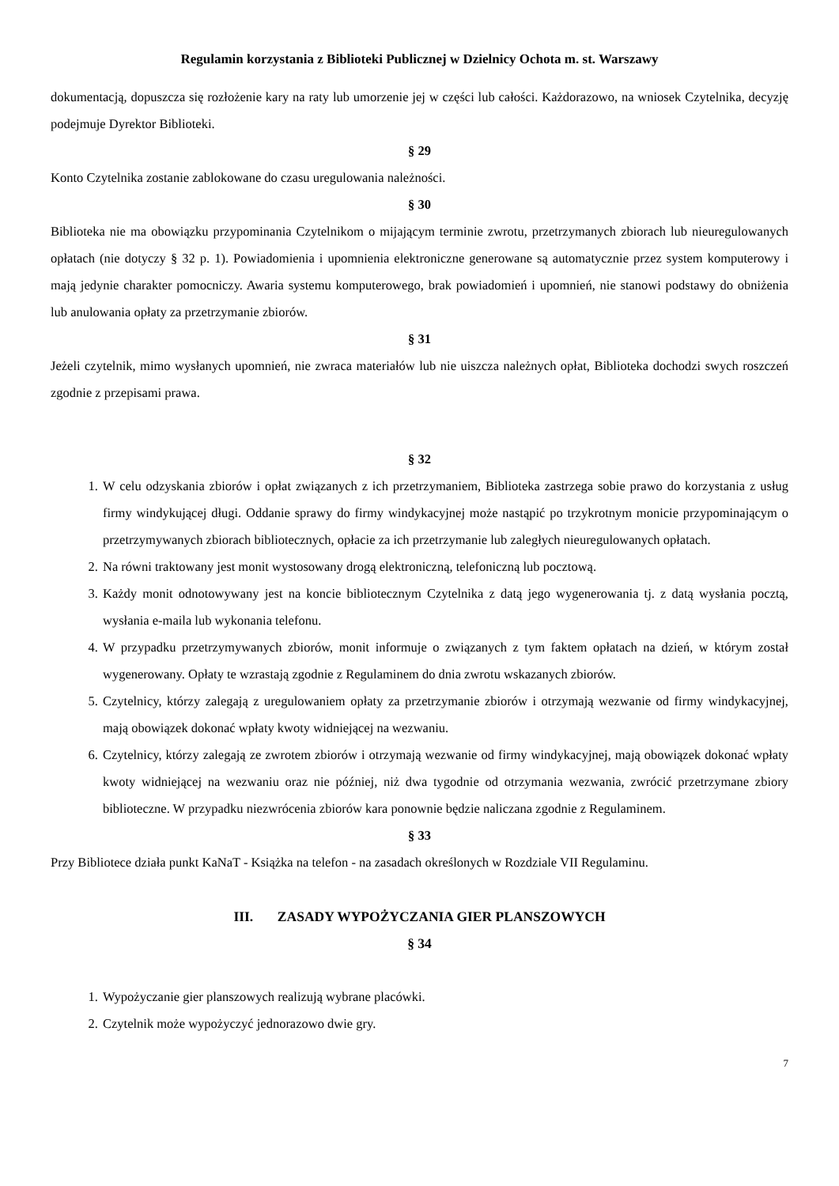Regulamin korzystania z Biblioteki Publicznej w Dzielnicy Ochota m. st. Warszawy
dokumentacją, dopuszcza się rozłożenie kary na raty lub umorzenie jej w części lub całości. Każdorazowo, na wniosek Czytelnika, decyzję podejmuje Dyrektor Biblioteki.
§ 29
Konto Czytelnika zostanie zablokowane do czasu uregulowania należności.
§ 30
Biblioteka nie ma obowiązku przypominania Czytelnikom o mijającym terminie zwrotu, przetrzymanych zbiorach lub nieuregulowanych opłatach (nie dotyczy § 32 p. 1). Powiadomienia i upomnienia elektroniczne generowane są automatycznie przez system komputerowy i mają jedynie charakter pomocniczy. Awaria systemu komputerowego, brak powiadomień i upomnień, nie stanowi podstawy do obniżenia lub anulowania opłaty za przetrzymanie zbiorów.
§ 31
Jeżeli czytelnik, mimo wysłanych upomnień, nie zwraca materiałów lub nie uiszcza należnych opłat, Biblioteka dochodzi swych roszczeń zgodnie z przepisami prawa.
§ 32
1. W celu odzyskania zbiorów i opłat związanych z ich przetrzymaniem, Biblioteka zastrzega sobie prawo do korzystania z usług firmy windykującej długi. Oddanie sprawy do firmy windykacyjnej może nastąpić po trzykrotnym monicie przypominającym o przetrzymywanych zbiorach bibliotecznych, opłacie za ich przetrzymanie lub zaległych nieuregulowanych opłatach.
2. Na równi traktowany jest monit wystosowany drogą elektroniczną, telefoniczną lub pocztową.
3. Każdy monit odnotowywany jest na koncie bibliotecznym Czytelnika z datą jego wygenerowania tj. z datą wysłania pocztą, wysłania e-maila lub wykonania telefonu.
4. W przypadku przetrzymywanych zbiorów, monit informuje o związanych z tym faktem opłatach na dzień, w którym został wygenerowany. Opłaty te wzrastają zgodnie z Regulaminem do dnia zwrotu wskazanych zbiorów.
5. Czytelnicy, którzy zalegają z uregulowaniem opłaty za przetrzymanie zbiorów i otrzymają wezwanie od firmy windykacyjnej, mają obowiązek dokonać wpłaty kwoty widniejącej na wezwaniu.
6. Czytelnicy, którzy zalegają ze zwrotem zbiorów i otrzymają wezwanie od firmy windykacyjnej, mają obowiązek dokonać wpłaty kwoty widniejącej na wezwaniu oraz nie później, niż dwa tygodnie od otrzymania wezwania, zwrócić przetrzymane zbiory biblioteczne. W przypadku niezwrócenia zbiorów kara ponownie będzie naliczana zgodnie z Regulaminem.
§ 33
Przy Bibliotece działa punkt KaNaT - Książka na telefon - na zasadach określonych w Rozdziale VII Regulaminu.
III. ZASADY WYPOŻYCZANIA GIER PLANSZOWYCH
§ 34
1. Wypożyczanie gier planszowych realizują wybrane placówki.
2. Czytelnik może wypożyczyć jednorazowo dwie gry.
7